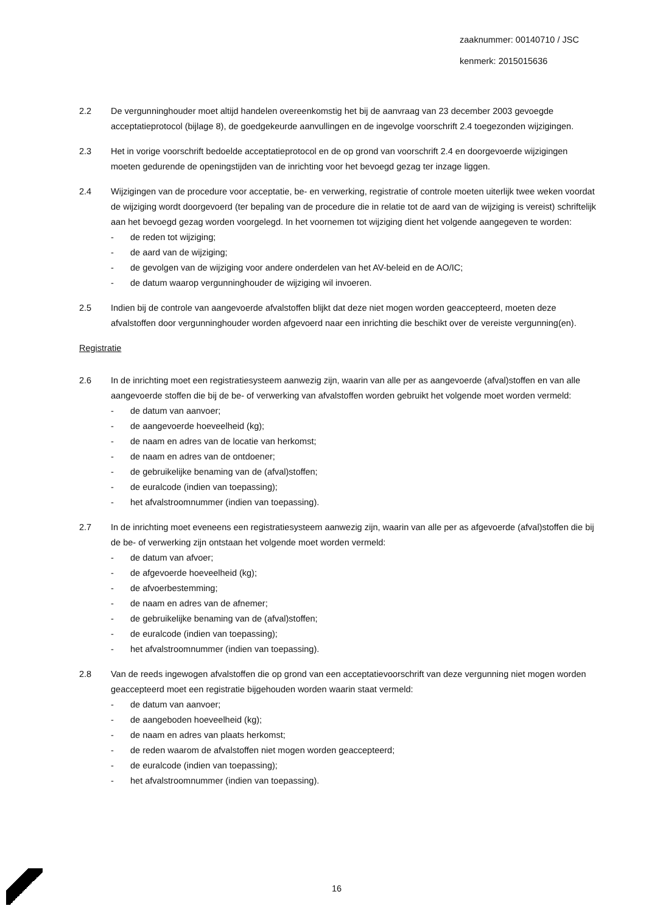zaaknummer: 00140710 / JSC
kenmerk: 2015015636
2.2 De vergunninghouder moet altijd handelen overeenkomstig het bij de aanvraag van 23 december 2003 gevoegde acceptatieprotocol (bijlage 8), de goedgekeurde aanvullingen en de ingevolge voorschrift 2.4 toegezonden wijzigingen.
2.3 Het in vorige voorschrift bedoelde acceptatieprotocol en de op grond van voorschrift 2.4 en doorgevoerde wijzigingen moeten gedurende de openingstijden van de inrichting voor het bevoegd gezag ter inzage liggen.
2.4 Wijzigingen van de procedure voor acceptatie, be- en verwerking, registratie of controle moeten uiterlijk twee weken voordat de wijziging wordt doorgevoerd (ter bepaling van de procedure die in relatie tot de aard van de wijziging is vereist) schriftelijk aan het bevoegd gezag worden voorgelegd. In het voornemen tot wijziging dient het volgende aangegeven te worden:
- de reden tot wijziging;
- de aard van de wijziging;
- de gevolgen van de wijziging voor andere onderdelen van het AV-beleid en de AO/IC;
- de datum waarop vergunninghouder de wijziging wil invoeren.
2.5 Indien bij de controle van aangevoerde afvalstoffen blijkt dat deze niet mogen worden geaccepteerd, moeten deze afvalstoffen door vergunninghouder worden afgevoerd naar een inrichting die beschikt over de vereiste vergunning(en).
Registratie
2.6 In de inrichting moet een registratiesysteem aanwezig zijn, waarin van alle per as aangevoerde (afval)stoffen en van alle aangevoerde stoffen die bij de be- of verwerking van afvalstoffen worden gebruikt het volgende moet worden vermeld:
- de datum van aanvoer;
- de aangevoerde hoeveelheid (kg);
- de naam en adres van de locatie van herkomst;
- de naam en adres van de ontdoener;
- de gebruikelijke benaming van de (afval)stoffen;
- de euralcode (indien van toepassing);
- het afvalstroomnummer (indien van toepassing).
2.7 In de inrichting moet eveneens een registratiesysteem aanwezig zijn, waarin van alle per as afgevoerde (afval)stoffen die bij de be- of verwerking zijn ontstaan het volgende moet worden vermeld:
- de datum van afvoer;
- de afgevoerde hoeveelheid (kg);
- de afvoerbestemming;
- de naam en adres van de afnemer;
- de gebruikelijke benaming van de (afval)stoffen;
- de euralcode (indien van toepassing);
- het afvalstroomnummer (indien van toepassing).
2.8 Van de reeds ingewogen afvalstoffen die op grond van een acceptatievoorschrift van deze vergunning niet mogen worden geaccepteerd moet een registratie bijgehouden worden waarin staat vermeld:
- de datum van aanvoer;
- de aangeboden hoeveelheid (kg);
- de naam en adres van plaats herkomst;
- de reden waarom de afvalstoffen niet mogen worden geaccepteerd;
- de euralcode (indien van toepassing);
- het afvalstroomnummer (indien van toepassing).
16